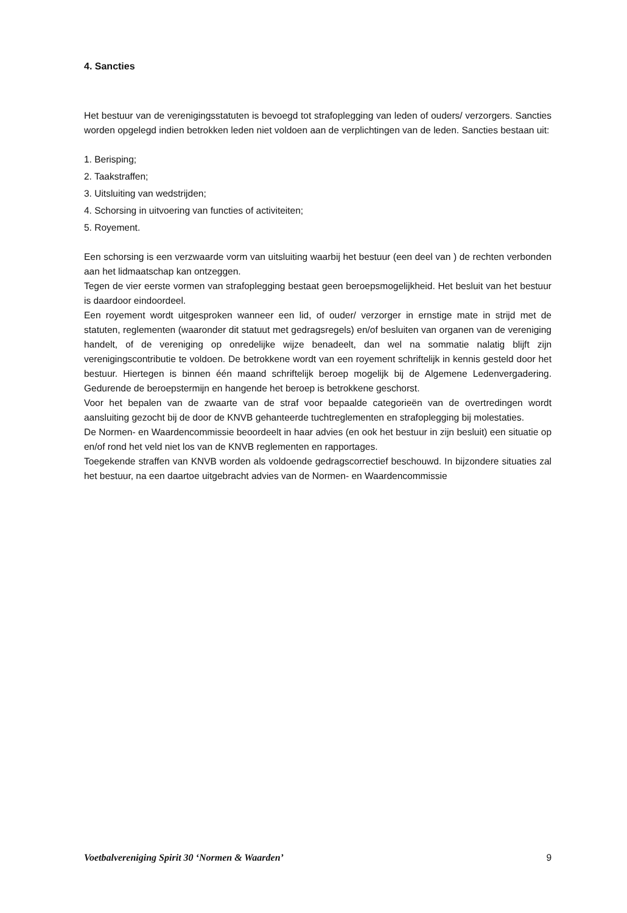4. Sancties
Het bestuur van de verenigingsstatuten is bevoegd tot strafoplegging van leden of ouders/ verzorgers. Sancties worden opgelegd indien betrokken leden niet voldoen aan de verplichtingen van de leden. Sancties bestaan uit:
1. Berisping;
2. Taakstraffen;
3. Uitsluiting van wedstrijden;
4. Schorsing in uitvoering van functies of activiteiten;
5. Royement.
Een schorsing is een verzwaarde vorm van uitsluiting waarbij het bestuur (een deel van ) de rechten verbonden aan het lidmaatschap kan ontzeggen.
Tegen de vier eerste vormen van strafoplegging bestaat geen beroepsmogelijkheid. Het besluit van het bestuur is daardoor eindoordeel.
Een royement wordt uitgesproken wanneer een lid, of ouder/ verzorger in ernstige mate in strijd met de statuten, reglementen (waaronder dit statuut met gedragsregels) en/of besluiten van organen van de vereniging handelt, of de vereniging op onredelijke wijze benadeelt, dan wel na sommatie nalatig blijft zijn verenigingscontributie te voldoen. De betrokkene wordt van een royement schriftelijk in kennis gesteld door het bestuur. Hiertegen is binnen één maand schriftelijk beroep mogelijk bij de Algemene Ledenvergadering. Gedurende de beroepstermijn en hangende het beroep is betrokkene geschorst.
Voor het bepalen van de zwaarte van de straf voor bepaalde categorieën van de overtredingen wordt aansluiting gezocht bij de door de KNVB gehanteerde tuchtreglementen en strafoplegging bij molestaties.
De Normen- en Waardencommissie beoordeelt in haar advies (en ook het bestuur in zijn besluit) een situatie op en/of rond het veld niet los van de KNVB reglementen en rapportages.
Toegekende straffen van KNVB worden als voldoende gedragscorrectief beschouwd. In bijzondere situaties zal het bestuur, na een daartoe uitgebracht advies van de Normen- en Waardencommissie
Voetbalvereniging Spirit 30 ‘Normen & Waarden’ 9